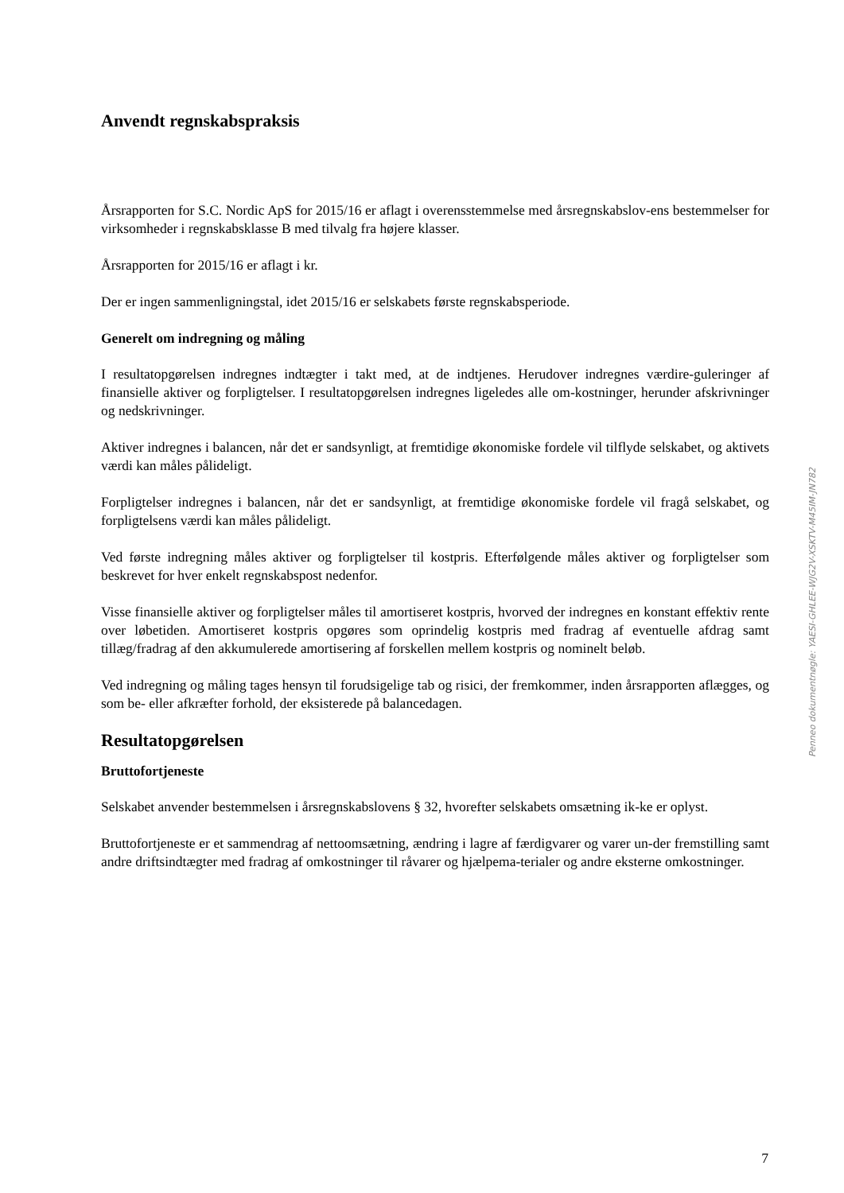Anvendt regnskabspraksis
Årsrapporten for S.C. Nordic ApS for 2015/16 er aflagt i overensstemmelse med årsregnskabslov-ens bestemmelser for virksomheder i regnskabsklasse B med tilvalg fra højere klasser.
Årsrapporten for 2015/16 er aflagt i kr.
Der er ingen sammenligningstal, idet 2015/16 er selskabets første regnskabsperiode.
Generelt om indregning og måling
I resultatopgørelsen indregnes indtægter i takt med, at de indtjenes. Herudover indregnes værdire-guleringer af finansielle aktiver og forpligtelser. I resultatopgørelsen indregnes ligeledes alle om-kostninger, herunder afskrivninger og nedskrivninger.
Aktiver indregnes i balancen, når det er sandsynligt, at fremtidige økonomiske fordele vil tilflyde selskabet, og aktivets værdi kan måles pålideligt.
Forpligtelser indregnes i balancen, når det er sandsynligt, at fremtidige økonomiske fordele vil fragå selskabet, og forpligtelsens værdi kan måles pålideligt.
Ved første indregning måles aktiver og forpligtelser til kostpris. Efterfølgende måles aktiver og forpligtelser som beskrevet for hver enkelt regnskabspost nedenfor.
Visse finansielle aktiver og forpligtelser måles til amortiseret kostpris, hvorved der indregnes en konstant effektiv rente over løbetiden. Amortiseret kostpris opgøres som oprindelig kostpris med fradrag af eventuelle afdrag samt tillæg/fradrag af den akkumulerede amortisering af forskellen mellem kostpris og nominelt beløb.
Ved indregning og måling tages hensyn til forudsigelige tab og risici, der fremkommer, inden årsrapporten aflægges, og som be- eller afkræfter forhold, der eksisterede på balancedagen.
Resultatopgørelsen
Bruttofortjeneste
Selskabet anvender bestemmelsen i årsregnskabslovens § 32, hvorefter selskabets omsætning ik-ke er oplyst.
Bruttofortjeneste er et sammendrag af nettoomsætning, ændring i lagre af færdigvarer og varer un-der fremstilling samt andre driftsindtægter med fradrag af omkostninger til råvarer og hjælpema-terialer og andre eksterne omkostninger.
Penneo dokumentnøgle: YAESI-GHLEE-WJG2V-XSKTV-M45IM-JN782
7